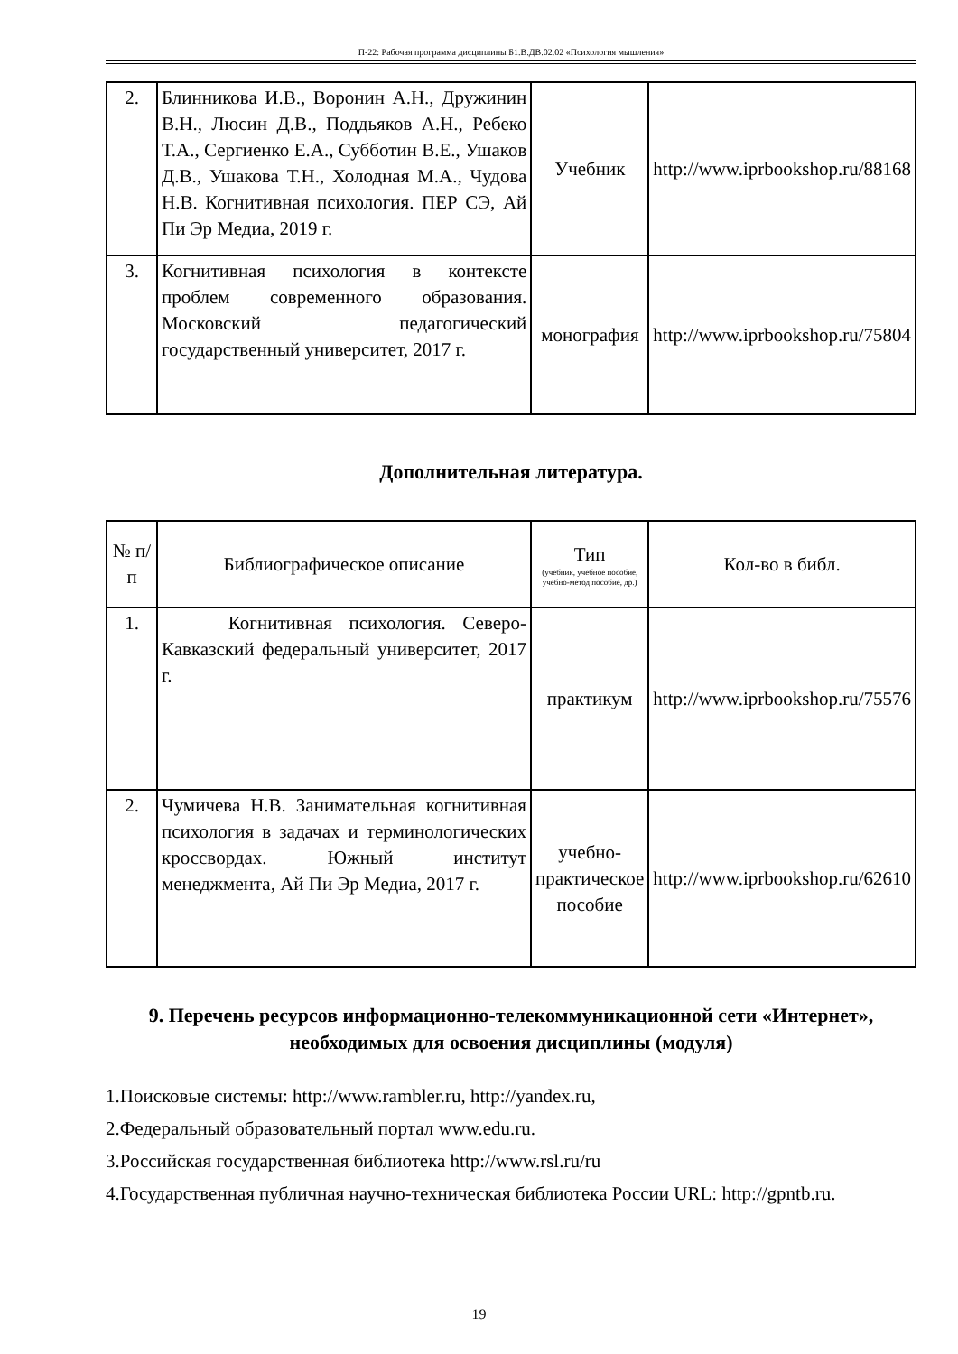П-22: Рабочая программа дисциплины Б1.В.ДВ.02.02 «Психология мышления»
| 2. | Блинникова И.В., Воронин А.Н., Дружинин В.Н., Люсин Д.В., Поддьяков А.Н., Ребеко Т.А., Сергиенко Е.А., Субботин В.Е., Ушаков Д.В., Ушакова Т.Н., Холодная М.А., Чудова Н.В. Когнитивная психология. ПЕР СЭ, Ай Пи Эр Медиа, 2019 г. | Учебник | http://www.iprbookshop.ru/88168 |
| 3. | Когнитивная психология в контексте проблем современного образования. Московский педагогический государственный университет, 2017 г. | монография | http://www.iprbookshop.ru/75804 |
Дополнительная литература.
| № п/п | Библиографическое описание | Тип (учебник, учебное пособие, учебно-метод пособие, др.) | Кол-во в библ. |
| --- | --- | --- | --- |
| 1. | Когнитивная психология. Северо-Кавказский федеральный университет, 2017 г. | практикум | http://www.iprbookshop.ru/75576 |
| 2. | Чумичева Н.В. Занимательная когнитивная психология в задачах и терминологических кроссвордах. Южный институт менеджмента, Ай Пи Эр Медиа, 2017 г. | учебно-практическое пособие | http://www.iprbookshop.ru/62610 |
9. Перечень ресурсов информационно-телекоммуникационной сети «Интернет», необходимых для освоения дисциплины (модуля)
1.Поисковые системы: http://www.rambler.ru, http://yandex.ru,
2.Федеральный образовательный портал www.edu.ru.
3.Российская государственная библиотека http://www.rsl.ru/ru
4.Государственная публичная научно-техническая библиотека России URL: http://gpntb.ru.
19